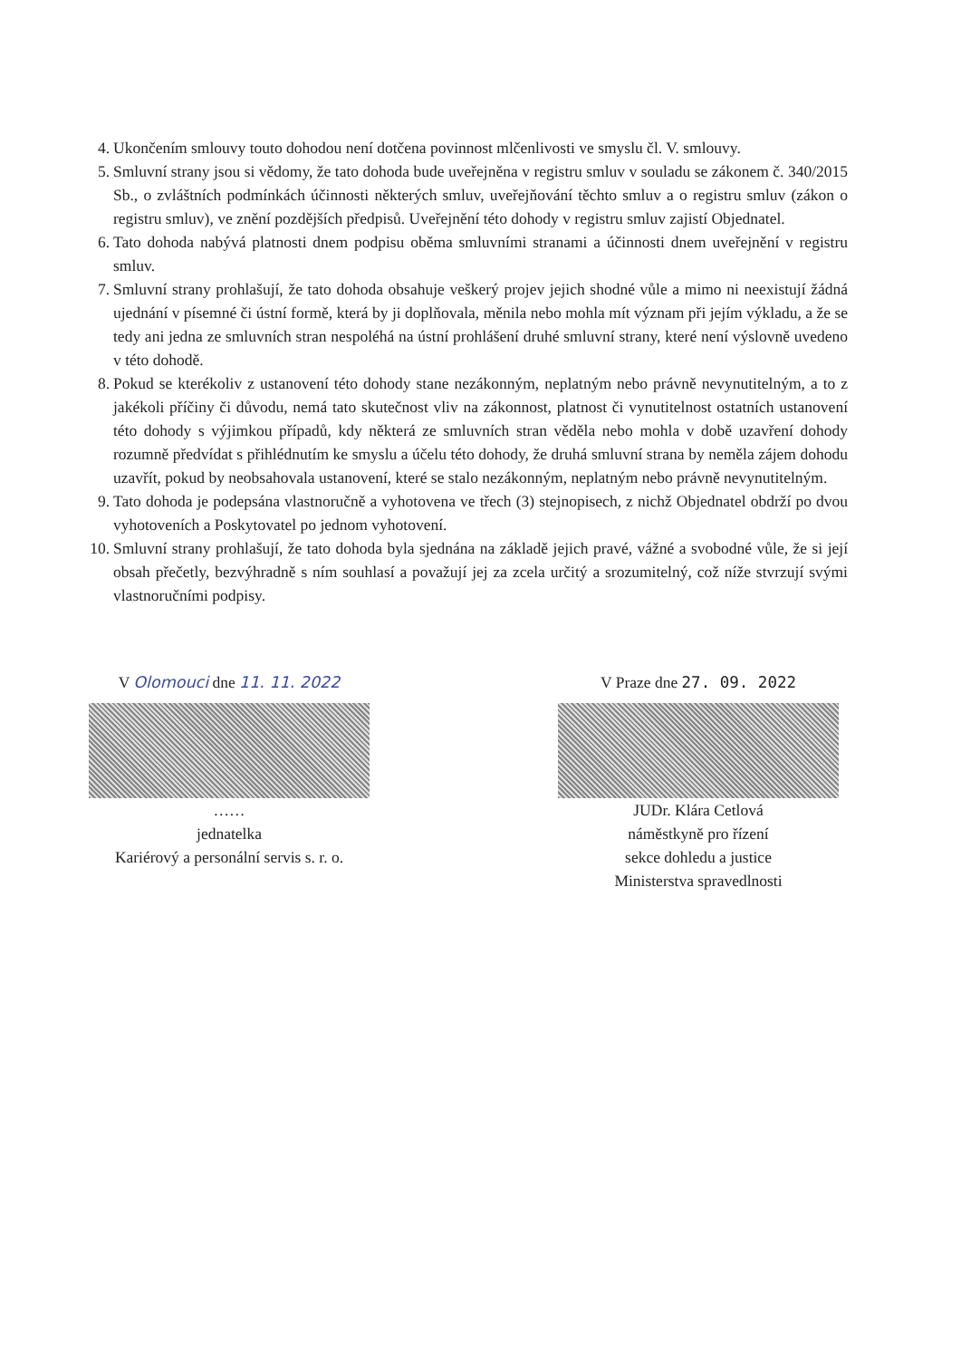4. Ukončením smlouvy touto dohodou není dotčena povinnost mlčenlivosti ve smyslu čl. V. smlouvy.
5. Smluvní strany jsou si vědomy, že tato dohoda bude uveřejněna v registru smluv v souladu se zákonem č. 340/2015 Sb., o zvláštních podmínkách účinnosti některých smluv, uveřejňování těchto smluv a o registru smluv (zákon o registru smluv), ve znění pozdějších předpisů. Uveřejnění této dohody v registru smluv zajistí Objednatel.
6. Tato dohoda nabývá platnosti dnem podpisu oběma smluvními stranami a účinnosti dnem uveřejnění v registru smluv.
7. Smluvní strany prohlašují, že tato dohoda obsahuje veškerý projev jejich shodné vůle a mimo ni neexistují žádná ujednání v písemné či ústní formě, která by ji doplňovala, měnila nebo mohla mít význam při jejím výkladu, a že se tedy ani jedna ze smluvních stran nespoléhá na ústní prohlášení druhé smluvní strany, které není výslovně uvedeno v této dohodě.
8. Pokud se kterékoliv z ustanovení této dohody stane nezákonným, neplatným nebo právně nevynutitelným, a to z jakékoli příčiny či důvodu, nemá tato skutečnost vliv na zákonnost, platnost či vynutitelnost ostatních ustanovení této dohody s výjimkou případů, kdy některá ze smluvních stran věděla nebo mohla v době uzavření dohody rozumně předvídat s přihlédnutím ke smyslu a účelu této dohody, že druhá smluvní strana by neměla zájem dohodu uzavřít, pokud by neobsahovala ustanovení, které se stalo nezákonným, neplatným nebo právně nevynutitelným.
9. Tato dohoda je podepsána vlastnoručně a vyhotovena ve třech (3) stejnopisech, z nichž Objednatel obdrží po dvou vyhotoveních a Poskytovatel po jednom vyhotovení.
10. Smluvní strany prohlašují, že tato dohoda byla sjednána na základě jejich pravé, vážné a svobodné vůle, že si její obsah přečetly, bezvýhradně s ním souhlasí a považují jej za zcela určitý a srozumitelný, což níže stvrzují svými vlastnoručními podpisy.
V Olomouci dne 11. 11. 2022
……
jednatelka
Kariérový a personální servis s. r. o.
V Praze dne 27. 09. 2022
JUDr. Klára Cetlová
náměstkyně pro řízení
sekce dohledu a justice
Ministerstva spravedlnosti